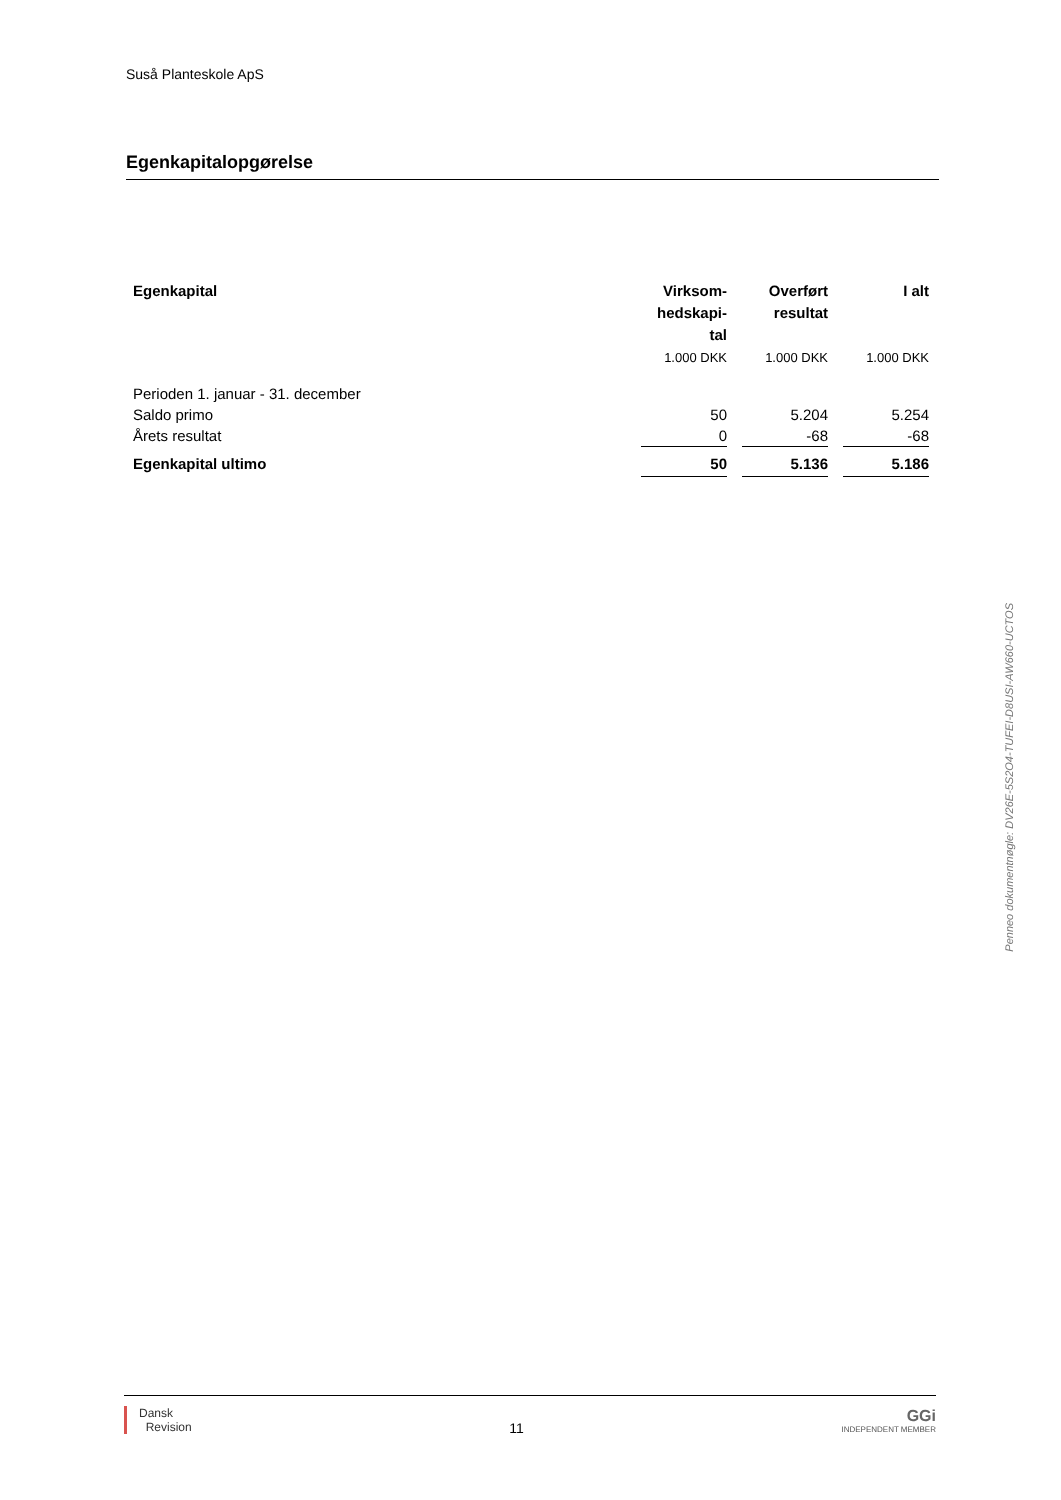Suså Planteskole ApS
Egenkapitalopgørelse
| Egenkapital | Virksom- hedskapi- tal | Overført resultat | I alt |
| --- | --- | --- | --- |
| | 1.000 DKK | 1.000 DKK | 1.000 DKK |
| Perioden 1. januar - 31. december | | | |
| Saldo primo | 50 | 5.204 | 5.254 |
| Årets resultat | 0 | -68 | -68 |
| Egenkapital ultimo | 50 | 5.136 | 5.186 |
Dansk
Revision
11
GGi
INDEPENDENT MEMBER
Penneo dokumentnøgle: DV26E-5S2O4-TUFEI-D8USI-AW660-UCTOS